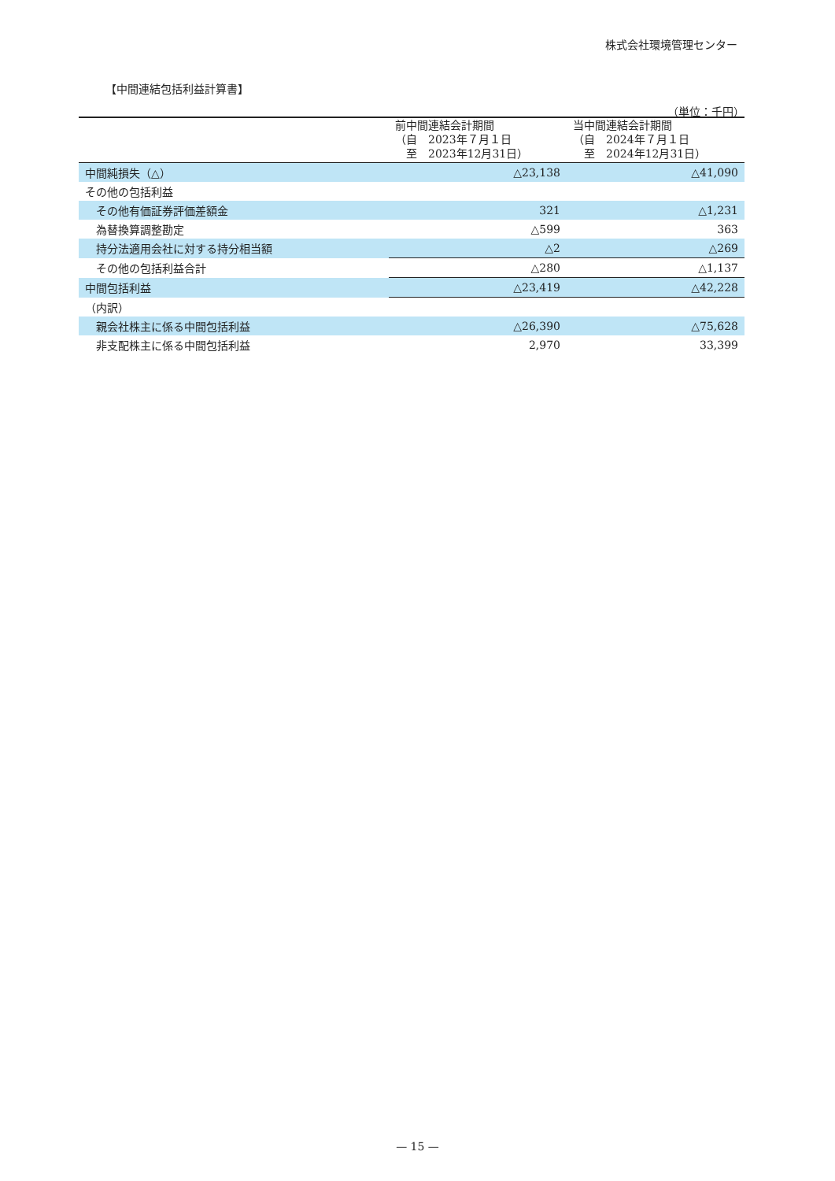株式会社環境管理センター
【中間連結包括利益計算書】
（単位：千円）
| | 前中間連結会計期間 （自 2023年７月１日 至 2023年12月31日） | 当中間連結会計期間 （自 2024年７月１日 至 2024年12月31日） |
| --- | --- | --- |
| 中間純損失（△） | △23,138 | △41,090 |
| その他の包括利益 | | |
| その他有価証券評価差額金 | 321 | △1,231 |
| 為替換算調整勘定 | △599 | 363 |
| 持分法適用会社に対する持分相当額 | △2 | △269 |
| その他の包括利益合計 | △280 | △1,137 |
| 中間包括利益 | △23,419 | △42,228 |
| （内訳） | | |
| 親会社株主に係る中間包括利益 | △26,390 | △75,628 |
| 非支配株主に係る中間包括利益 | 2,970 | 33,399 |
— 15 —